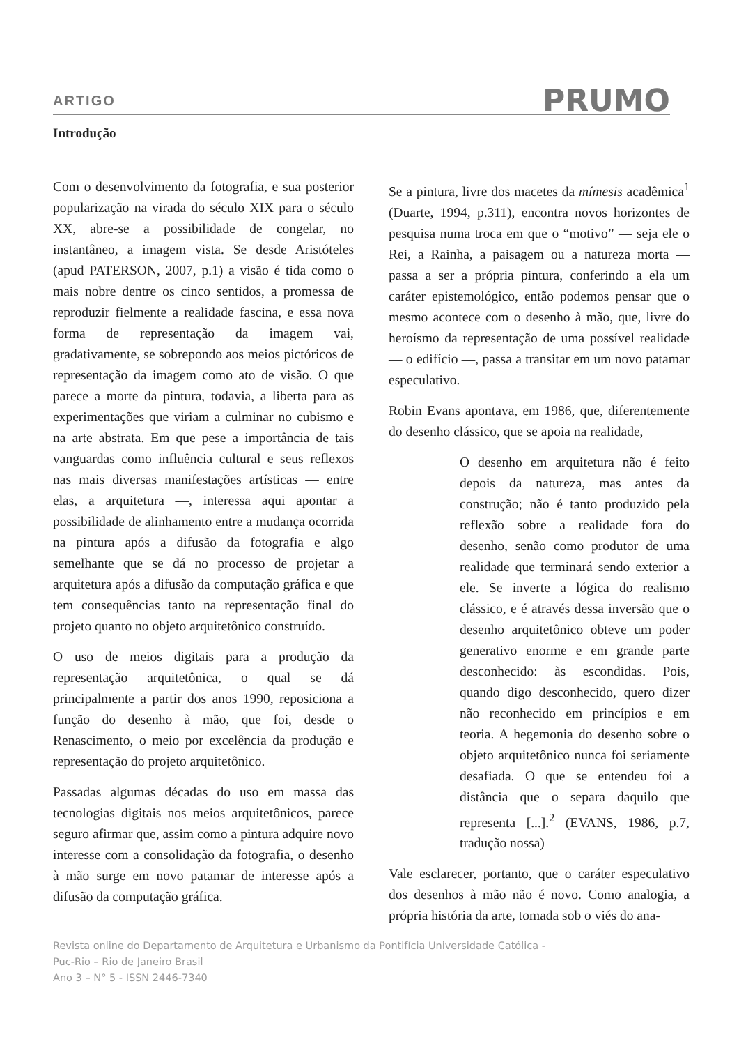ARTIGO PRUMO
Introdução
Com o desenvolvimento da fotografia, e sua posterior popularização na virada do século XIX para o século XX, abre-se a possibilidade de congelar, no instantâneo, a imagem vista. Se desde Aristóteles (apud PATERSON, 2007, p.1) a visão é tida como o mais nobre dentre os cinco sentidos, a promessa de reproduzir fielmente a realidade fascina, e essa nova forma de representação da imagem vai, gradativamente, se sobrepondo aos meios pictóricos de representação da imagem como ato de visão. O que parece a morte da pintura, todavia, a liberta para as experimentações que viriam a culminar no cubismo e na arte abstrata. Em que pese a importância de tais vanguardas como influência cultural e seus reflexos nas mais diversas manifestações artísticas — entre elas, a arquitetura —, interessa aqui apontar a possibilidade de alinhamento entre a mudança ocorrida na pintura após a difusão da fotografia e algo semelhante que se dá no processo de projetar a arquitetura após a difusão da computação gráfica e que tem consequências tanto na representação final do projeto quanto no objeto arquitetônico construído.
O uso de meios digitais para a produção da representação arquitetônica, o qual se dá principalmente a partir dos anos 1990, reposiciona a função do desenho à mão, que foi, desde o Renascimento, o meio por excelência da produção e representação do projeto arquitetônico.
Passadas algumas décadas do uso em massa das tecnologias digitais nos meios arquitetônicos, parece seguro afirmar que, assim como a pintura adquire novo interesse com a consolidação da fotografia, o desenho à mão surge em novo patamar de interesse após a difusão da computação gráfica.
Se a pintura, livre dos macetes da mímesis acadêmica<sup>1</sup> (Duarte, 1994, p.311), encontra novos horizontes de pesquisa numa troca em que o “motivo” — seja ele o Rei, a Rainha, a paisagem ou a natureza morta — passa a ser a própria pintura, conferindo a ela um caráter epistemológico, então podemos pensar que o mesmo acontece com o desenho à mão, que, livre do heroísmo da representação de uma possível realidade — o edifício —, passa a transitar em um novo patamar especulativo.
Robin Evans apontava, em 1986, que, diferentemente do desenho clássico, que se apoia na realidade,
O desenho em arquitetura não é feito depois da natureza, mas antes da construção; não é tanto produzido pela reflexão sobre a realidade fora do desenho, senão como produtor de uma realidade que terminará sendo exterior a ele. Se inverte a lógica do realismo clássico, e é através dessa inversão que o desenho arquitetônico obteve um poder generativo enorme e em grande parte desconhecido: às escondidas. Pois, quando digo desconhecido, quero dizer não reconhecido em princípios e em teoria. A hegemonia do desenho sobre o objeto arquitetônico nunca foi seriamente desafiada. O que se entendeu foi a distância que o separa daquilo que representa [...].<sup>2</sup> (EVANS, 1986, p.7, tradução nossa)
Vale esclarecer, portanto, que o caráter especulativo dos desenhos à mão não é novo. Como analogia, a própria história da arte, tomada sob o viés do ana-
Revista online do Departamento de Arquitetura e Urbanismo da Pontifícia Universidade Católica -
Puc-Rio – Rio de Janeiro Brasil
Ano 3 – N° 5 - ISSN 2446-7340